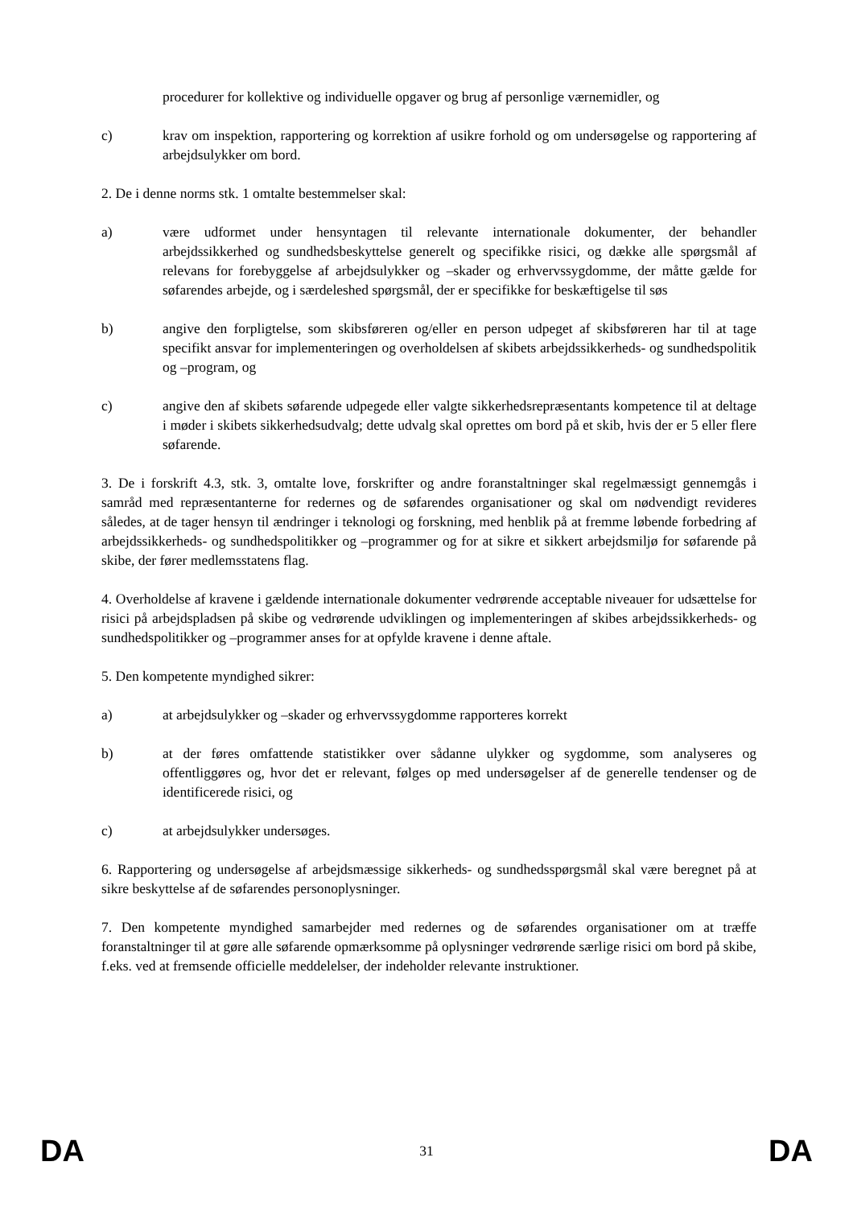procedurer for kollektive og individuelle opgaver og brug af personlige værnemidler, og
c) krav om inspektion, rapportering og korrektion af usikre forhold og om undersøgelse og rapportering af arbejdsulykker om bord.
2. De i denne norms stk. 1 omtalte bestemmelser skal:
a) være udformet under hensyntagen til relevante internationale dokumenter, der behandler arbejdssikkerhed og sundhedsbeskyttelse generelt og specifikke risici, og dække alle spørgsmål af relevans for forebyggelse af arbejdsulykker og –skader og erhvervssygdomme, der måtte gælde for søfarendes arbejde, og i særdeleshed spørgsmål, der er specifikke for beskæftigelse til søs
b) angive den forpligtelse, som skibsføreren og/eller en person udpeget af skibsføreren har til at tage specifikt ansvar for implementeringen og overholdelsen af skibets arbejdssikkerheds- og sundhedspolitik og –program, og
c) angive den af skibets søfarende udpegede eller valgte sikkerhedsrepræsentants kompetence til at deltage i møder i skibets sikkerhedsudvalg; dette udvalg skal oprettes om bord på et skib, hvis der er 5 eller flere søfarende.
3. De i forskrift 4.3, stk. 3, omtalte love, forskrifter og andre foranstaltninger skal regelmæssigt gennemgås i samråd med repræsentanterne for redernes og de søfarendes organisationer og skal om nødvendigt revideres således, at de tager hensyn til ændringer i teknologi og forskning, med henblik på at fremme løbende forbedring af arbejdssikkerheds- og sundhedspolitikker og –programmer og for at sikre et sikkert arbejdsmiljø for søfarende på skibe, der fører medlemsstatens flag.
4. Overholdelse af kravene i gældende internationale dokumenter vedrørende acceptable niveauer for udsættelse for risici på arbejdspladsen på skibe og vedrørende udviklingen og implementeringen af skibes arbejdssikkerheds- og sundhedspolitikker og –programmer anses for at opfylde kravene i denne aftale.
5. Den kompetente myndighed sikrer:
a) at arbejdsulykker og –skader og erhvervssygdomme rapporteres korrekt
b) at der føres omfattende statistikker over sådanne ulykker og sygdomme, som analyseres og offentliggøres og, hvor det er relevant, følges op med undersøgelser af de generelle tendenser og de identificerede risici, og
c) at arbejdsulykker undersøges.
6. Rapportering og undersøgelse af arbejdsmæssige sikkerheds- og sundhedsspørgsmål skal være beregnet på at sikre beskyttelse af de søfarendes personoplysninger.
7. Den kompetente myndighed samarbejder med redernes og de søfarendes organisationer om at træffe foranstaltninger til at gøre alle søfarende opmærksomme på oplysninger vedrørende særlige risici om bord på skibe, f.eks. ved at fremsende officielle meddelelser, der indeholder relevante instruktioner.
DA 31 DA